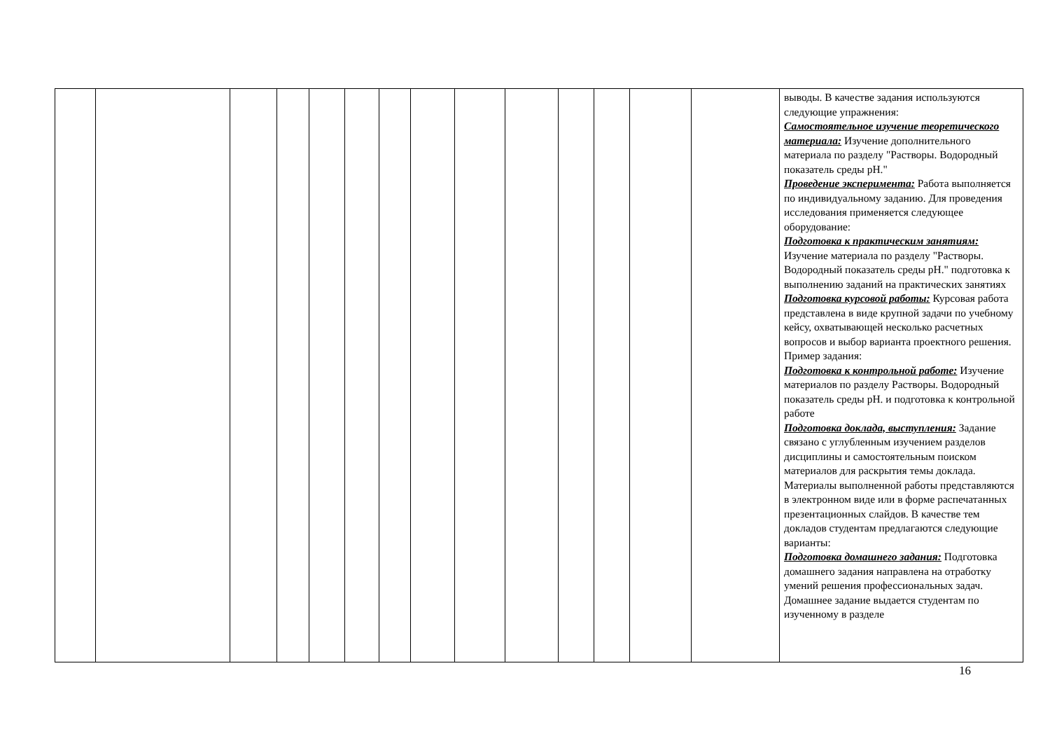| | | | | | | | | | | | | | | выводы. В качестве задания используются следующие упражнения: Самостоятельное изучение теоретического материала: Изучение дополнительного материала по разделу "Растворы. Водородный показатель среды pH." Проведение эксперимента: Работа выполняется по индивидуальному заданию. Для проведения исследования применяется следующее оборудование: Подготовка к практическим занятиям: Изучение материала по разделу "Растворы. Водородный показатель среды pH." подготовка к выполнению заданий на практических занятиях Подготовка курсовой работы: Курсовая работа представлена в виде крупной задачи по учебному кейсу, охватывающей несколько расчетных вопросов и выбор варианта проектного решения. Пример задания: Подготовка к контрольной работе: Изучение материалов по разделу Растворы. Водородный показатель среды pH. и подготовка к контрольной работе Подготовка доклада, выступления: Задание связано с углубленным изучением разделов дисциплины и самостоятельным поиском материалов для раскрытия темы доклада. Материалы выполненной работы представляются в электронном виде или в форме распечатанных презентационных слайдов. В качестве тем докладов студентам предлагаются следующие варианты: Подготовка домашнего задания: Подготовка домашнего задания направлена на отработку умений решения профессиональных задач. Домашнее задание выдается студентам по изученному в разделе |
16